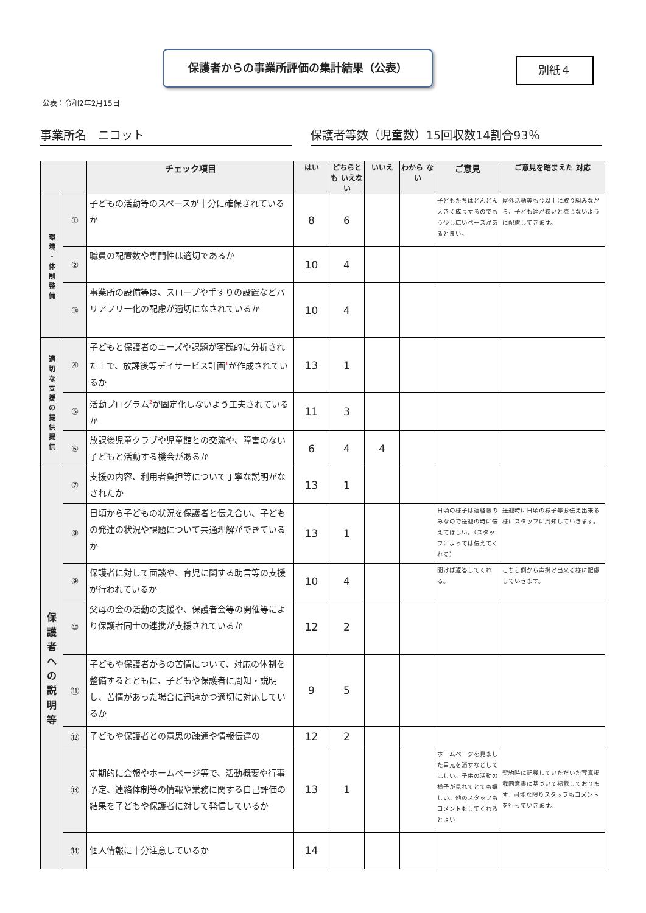保護者からの事業所評価の集計結果（公表）
別紙４
公表：令和2年2月15日
事業所名　ニコット 保護者等数（児童数）15回収数14割合93％
| | | チェック項目 | はい | どちらとも いえない | いいえ | わから ない | ご意見 | ご意見を踏まえた 対応 |
| --- | --- | --- | --- | --- | --- | --- | --- | --- |
| 環 境 ・ 体 制 整 備 | ① | 子どもの活動等のスペースが十分に確保されているか | 8 | 6 | | | 子どもたちはどんどん大きく成長するのでもう少し広いペースがあると良い。 | 屋外活動等も今以上に取り組みながら、子ども達が狭いと感じないように配慮してきます。 |
| | ② | 職員の配置数や専門性は適切であるか | 10 | 4 | | | | |
| | ③ | 事業所の設備等は、スロープや手すりの設置などバリアフリー化の配慮が適切になされているか | 10 | 4 | | | | |
| 適 切 な 支 援 の 提 供 提 供 | ④ | 子どもと保護者のニーズや課題が客観的に分析された上で、放課後等デイサービス計画<sup>1</sup>が作成されているか | 13 | 1 | | | | |
| | ⑤ | 活動プログラム<sup>2</sup>が固定化しないよう工夫されているか | 11 | 3 | | | | |
| | ⑥ | 放課後児童クラブや児童館との交流や、障害のない子どもと活動する機会があるか | 6 | 4 | 4 | | | |
| 保 護 者 へ の 説 明 等 | ⑦ | 支援の内容、利用者負担等について丁寧な説明がなされたか | 13 | 1 | | | | |
| | ⑧ | 日頃から子どもの状況を保護者と伝え合い、子どもの発達の状況や課題について共通理解ができているか | 13 | 1 | | | 日頃の様子は連絡帳のみなので送迎の時に伝えてほしい。（スタッフによっては伝えてくれる） | 送迎時に日頃の様子等お伝え出来る様にスタッフに周知していきます。 |
| | ⑨ | 保護者に対して面談や、育児に関する助言等の支援が行われているか | 10 | 4 | | | 聞けば返答してくれる。 | こちら側から声掛け出来る様に配慮していきます。 |
| | ⑩ | 父母の会の活動の支援や、保護者会等の開催等により保護者同士の連携が支援されているか | 12 | 2 | | | | |
| | ⑪ | 子どもや保護者からの苦情について、対応の体制を整備するとともに、子どもや保護者に周知・説明し、苦情があった場合に迅速かつ適切に対応しているか | 9 | 5 | | | | |
| | ⑫ | 子どもや保護者との意思の疎通や情報伝達の | 12 | 2 | | | | |
| | ⑬ | 定期的に会報やホームページ等で、活動概要や行事予定、連絡体制等の情報や業務に関する自己評価の結果を子どもや保護者に対して発信しているか | 13 | 1 | | | ホームページを見ました目元を消すなどしてほしい。子供の活動の様子が見れてとても嬉しい。他のスタッフもコメントもしてくれるとよい | 契約時に記載していただいた写真掲載同意書に基づいて掲載しております。可能な限りスタッフもコメントを行っていきます。 |
| | ⑭ | 個人情報に十分注意しているか | 14 | | | | | |